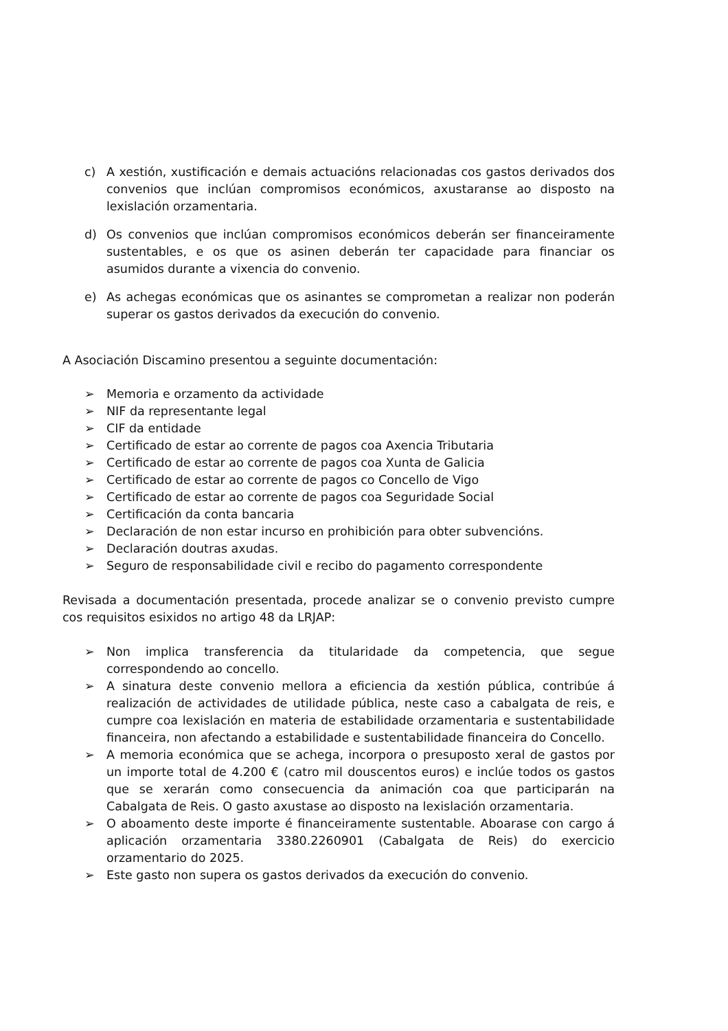c) A xestión, xustificación e demais actuacións relacionadas cos gastos derivados dos convenios que inclúan compromisos económicos, axustaranse ao disposto na lexislación orzamentaria.
d) Os convenios que inclúan compromisos económicos deberán ser financeiramente sustentables, e os que os asinen deberán ter capacidade para financiar os asumidos durante a vixencia do convenio.
e) As achegas económicas que os asinantes se comprometan a realizar non poderán superar os gastos derivados da execución do convenio.
A Asociación Discamino presentou a seguinte documentación:
➢ Memoria e orzamento da actividade
➢ NIF da representante legal
➢ CIF da entidade
➢ Certificado de estar ao corrente de pagos coa Axencia Tributaria
➢ Certificado de estar ao corrente de pagos coa Xunta de Galicia
➢ Certificado de estar ao corrente de pagos co Concello de Vigo
➢ Certificado de estar ao corrente de pagos coa Seguridade Social
➢ Certificación da conta bancaria
➢ Declaración de non estar incurso en prohibición para obter subvencións.
➢ Declaración doutras axudas.
➢ Seguro de responsabilidade civil e recibo do pagamento correspondente
Revisada a documentación presentada, procede analizar se o convenio previsto cumpre cos requisitos esixidos no artigo 48 da LRJAP:
➢ Non implica transferencia da titularidade da competencia, que segue correspondendo ao concello.
➢ A sinatura deste convenio mellora a eficiencia da xestión pública, contribúe á realización de actividades de utilidade pública, neste caso a cabalgata de reis, e cumpre coa lexislación en materia de estabilidade orzamentaria e sustentabilidade financeira, non afectando a estabilidade e sustentabilidade financeira do Concello.
➢ A memoria económica que se achega, incorpora o presuposto xeral de gastos por un importe total de 4.200 € (catro mil douscentos euros) e inclúe todos os gastos que se xerarán como consecuencia da animación coa que participarán na Cabalgata de Reis. O gasto axustase ao disposto na lexislación orzamentaria.
➢ O aboamento deste importe é financeiramente sustentable. Aboarase con cargo á aplicación orzamentaria 3380.2260901 (Cabalgata de Reis) do exercicio orzamentario do 2025.
➢ Este gasto non supera os gastos derivados da execución do convenio.